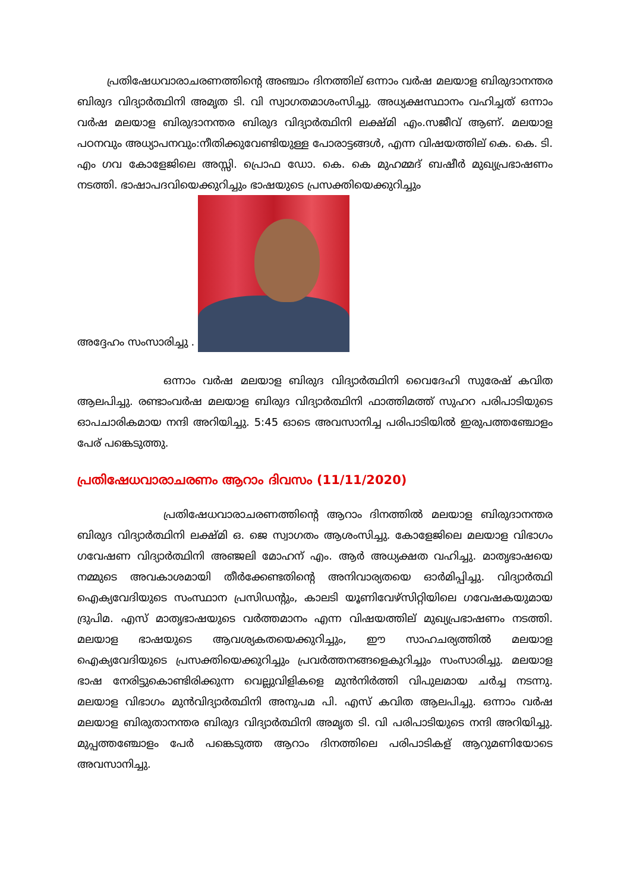പ്രതിഷേധവാരാചരണത്തിന്റെ അഞ്ചാം ദിനത്തില് ഒന്നാം വർഷ മലയാള ബിരുദാനന്തര ബിരുദ വിദ്യാർത്ഥിനി അമൃത ടി. വി സ്വാഗതമാശംസിച്ചു. അധ്യക്ഷസ്ഥാനം വഹിച്ചത് ഒന്നാം വർഷ മലയാള ബിരുദാനന്തര ബിരുദ വിദ്യാർത്ഥിനി ലക്ഷ്മി എം.സജീവ് ആണ്. മലയാള പഠനവും അധ്യാപനവും:നീതിക്കുവേണ്ടിയുള്ള പോരാട്ടങ്ങൾ, എന്ന വിഷയത്തില് കെ. കെ. ടി. എം ഗവ കോളേജിലെ അസ്സി. പ്രൊഫ ഡോ. കെ. കെ മുഹമ്മദ് ബഷീർ മുഖ്യപ്രഭാഷണം നടത്തി. ഭാഷാപദവിയെക്കുറിച്ചും ഭാഷയുടെ പ്രസക്തിയെക്കുറിച്ചും
അദ്ദേഹം സംസാരിച്ചു .
ഒന്നാം വർഷ മലയാള ബിരുദ വിദ്യാർത്ഥിനി വൈദേഹി സുരേഷ് കവിത ആലപിച്ചു. രണ്ടാംവർഷ മലയാള ബിരുദ വിദ്യാർത്ഥിനി ഫാത്തിമത്ത് സുഹറ പരിപാടിയുടെ ഓപചാരികമായ നന്ദി അറിയിച്ചു. 5:45 ഓടെ അവസാനിച്ച പരിപാടിയിൽ ഇരുപത്തഞ്ചോളം പേര് പങ്കെടുത്തു.
പ്രതിഷേധവാരാചരണം ആറാം ദിവസം (11/11/2020)
പ്രതിഷേധവാരാചരണത്തിന്റെ ആറാം ദിനത്തിൽ മലയാള ബിരുദാനന്തര ബിരുദ വിദ്യാർത്ഥിനി ലക്ഷ്മി ഒ. ജെ സ്വാഗതം ആശംസിച്ചു. കോളേജിലെ മലയാള വിഭാഗം ഗവേഷണ വിദ്യാർത്ഥിനി അഞ്ജലി മോഹന് എം. ആർ അധ്യക്ഷത വഹിച്ചു. മാതൃഭാഷയെ നമ്മുടെ അവകാശമായി തീർക്കേണ്ടതിന്റെ അനിവാര്യതയെ ഓർമിപ്പിച്ചു. വിദ്യാർത്ഥി ഐക്യവേദിയുടെ സംസ്ഥാന പ്രസിഡന്റും, കാലടി യൂണിവേഴ്സിറ്റിയിലെ ഗവേഷകയുമായ ദ്രുപിമ. എസ് മാതൃഭാഷയുടെ വർത്തമാനം എന്ന വിഷയത്തില് മുഖ്യപ്രഭാഷണം നടത്തി. മലയാള ഭാഷയുടെ ആവശ്യകതയെക്കുറിച്ചും, ഈ സാഹചര്യത്തിൽ മലയാള ഐക്യവേദിയുടെ പ്രസക്തിയെക്കുറിച്ചും പ്രവർത്തനങ്ങളെകുറിച്ചും സംസാരിച്ചു. മലയാള ഭാഷ നേരിട്ടുകൊണ്ടിരിക്കുന്ന വെല്ലുവിളികളെ മുൻനിർത്തി വിപുലമായ ചർച്ച നടന്നു. മലയാള വിഭാഗം മുൻവിദ്യാർത്ഥിനി അനുപമ പി. എസ് കവിത ആലപിച്ചു. ഒന്നാം വർഷ മലയാള ബിരുതാനന്തര ബിരുദ വിദ്യാർത്ഥിനി അമൃത ടി. വി പരിപാടിയുടെ നന്ദി അറിയിച്ചു. മുപ്പത്തഞ്ചോളം പേർ പങ്കെടുത്ത ആറാം ദിനത്തിലെ പരിപാടികള് ആറുമണിയോടെ അവസാനിച്ചു.